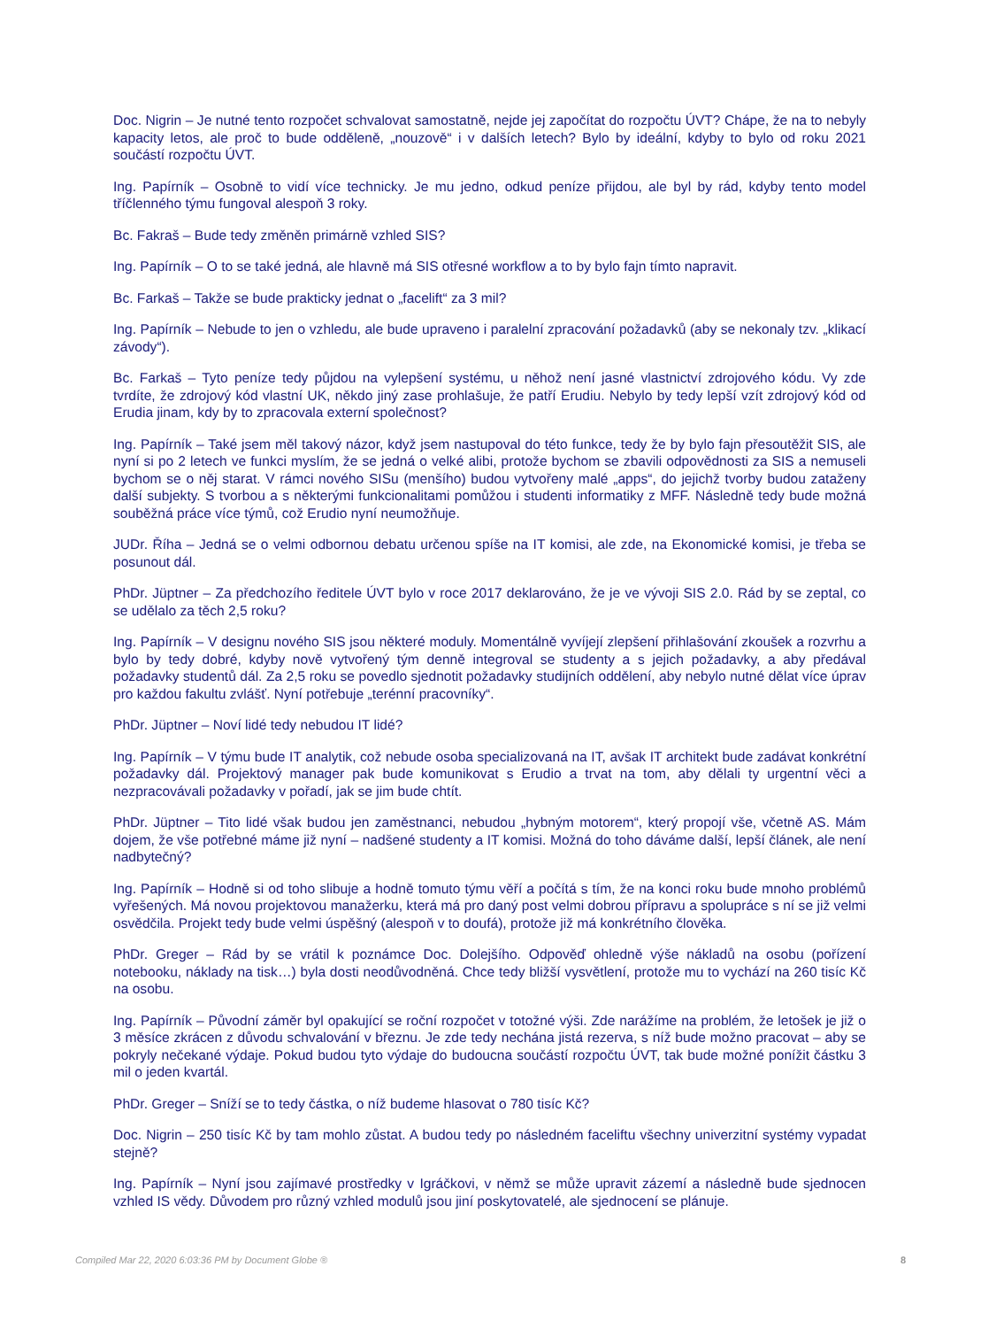Doc. Nigrin – Je nutné tento rozpočet schvalovat samostatně, nejde jej započítat do rozpočtu ÚVT? Chápe, že na to nebyly kapacity letos, ale proč to bude odděleně, „nouzově“ i v dalších letech? Bylo by ideální, kdyby to bylo od roku 2021 součástí rozpočtu ÚVT.
Ing. Papírník – Osobně to vidí více technicky. Je mu jedno, odkud peníze přijdou, ale byl by rád, kdyby tento model tříčlenného týmu fungoval alespoň 3 roky.
Bc. Fakraš – Bude tedy změněn primárně vzhled SIS?
Ing. Papírník – O to se také jedná, ale hlavně má SIS otřesné workflow a to by bylo fajn tímto napravit.
Bc. Farkaš – Takže se bude prakticky jednat o „facelift“ za 3 mil?
Ing. Papírník – Nebude to jen o vzhledu, ale bude upraveno i paralelní zpracování požadavků (aby se nekonaly tzv. „klikací závody“).
Bc. Farkaš – Tyto peníze tedy půjdou na vylepšení systému, u něhož není jasné vlastnictví zdrojového kódu. Vy zde tvrdíte, že zdrojový kód vlastní UK, někdo jiný zase prohlašuje, že patří Erudiu. Nebylo by tedy lepší vzít zdrojový kód od Erudia jinam, kdy by to zpracovala externí společnost?
Ing. Papírník – Také jsem měl takový názor, když jsem nastupoval do této funkce, tedy že by bylo fajn přesoutěžit SIS, ale nyní si po 2 letech ve funkci myslím, že se jedná o velké alibi, protože bychom se zbavili odpovědnosti za SIS a nemuseli bychom se o něj starat. V rámci nového SISu (menšího) budou vytvořeny malé „apps“, do jejichž tvorby budou zataženy další subjekty. S tvorbou a s některými funkcionalitami pomůžou i studenti informatiky z MFF. Následně tedy bude možná souběžná práce více týmů, což Erudio nyní neumožňuje.
JUDr. Říha – Jedná se o velmi odbornou debatu určenou spíše na IT komisi, ale zde, na Ekonomické komisi, je třeba se posunout dál.
PhDr. Jüptner – Za předchozího ředitele ÚVT bylo v roce 2017 deklarováno, že je ve vývoji SIS 2.0. Rád by se zeptal, co se udělalo za těch 2,5 roku?
Ing. Papírník – V designu nového SIS jsou některé moduly. Momentálně vyvíjejí zlepšení přihlašování zkoušek a rozvrhu a bylo by tedy dobré, kdyby nově vytvořený tým denně integroval se studenty a s jejich požadavky, a aby předával požadavky studentů dál. Za 2,5 roku se povedlo sjednotit požadavky studijních oddělení, aby nebylo nutné dělat více úprav pro každou fakultu zvlášť. Nyní potřebuje „terénní pracovníky“.
PhDr. Jüptner – Noví lidé tedy nebudou IT lidé?
Ing. Papírník – V týmu bude IT analytik, což nebude osoba specializovaná na IT, avšak IT architekt bude zadávat konkrétní požadavky dál. Projektový manager pak bude komunikovat s Erudio a trvat na tom, aby dělali ty urgentní věci a nezpracovávali požadavky v pořadí, jak se jim bude chtít.
PhDr. Jüptner – Tito lidé však budou jen zaměstnanci, nebudou „hybným motorem“, který propojí vše, včetně AS. Mám dojem, že vše potřebné máme již nyní – nadšené studenty a IT komisi. Možná do toho dáváme další, lepší článek, ale není nadbytečný?
Ing. Papírník – Hodně si od toho slibuje a hodně tomuto týmu věří a počítá s tím, že na konci roku bude mnoho problémů vyřešených. Má novou projektovou manažerku, která má pro daný post velmi dobrou přípravu a spolupráce s ní se již velmi osvědčila. Projekt tedy bude velmi úspěšný (alespoň v to doufá), protože již má konkrétního člověka.
PhDr. Greger – Rád by se vrátil k poznámce Doc. Dolejšího. Odpověď ohledně výše nákladů na osobu (pořízení notebooku, náklady na tisk…) byla dosti neodůvodněná. Chce tedy bližší vysvětlení, protože mu to vychází na 260 tisíc Kč na osobu.
Ing. Papírník – Původní záměr byl opakující se roční rozpočet v totožné výši. Zde narážíme na problém, že letošek je již o 3 měsíce zkrácen z důvodu schvalování v březnu. Je zde tedy nechána jistá rezerva, s níž bude možno pracovat – aby se pokryly nečekané výdaje. Pokud budou tyto výdaje do budoucna součástí rozpočtu ÚVT, tak bude možné ponížit částku 3 mil o jeden kvartál.
PhDr. Greger – Sníží se to tedy částka, o níž budeme hlasovat o 780 tisíc Kč?
Doc. Nigrin – 250 tisíc Kč by tam mohlo zůstat. A budou tedy po následném faceliftu všechny univerzitní systémy vypadat stejně?
Ing. Papírník – Nyní jsou zajímavé prostředky v Igráčkovi, v němž se může upravit zázemí a následně bude sjednocen vzhled IS vědy. Důvodem pro různý vzhled modulů jsou jiní poskytovatelé, ale sjednocení se plánuje.
Compiled Mar 22, 2020 6:03:36 PM by Document Globe ® 8